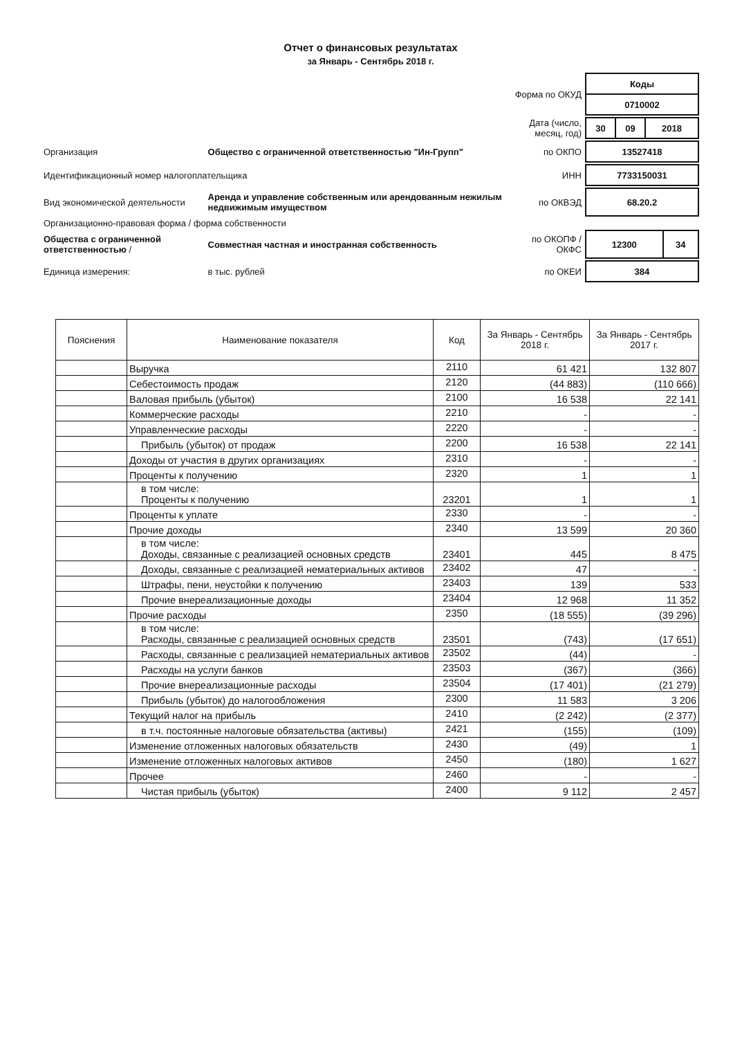Отчет о финансовых результатах
за Январь - Сентябрь 2018 г.
| | | | Форма по ОКУД | / Коды / / 0710002 / |
| | | | Дата (число, месяц, год) | / 30 / 09 / 2018 / |
| Организация | Общество с ограниченной ответственностью "Ин-Групп" | | по ОКПО | / 13527418 / |
| Идентификационный номер налогоплательщика | | | ИНН | / 7733150031 / |
| Вид экономической деятельности | Аренда и управление собственным или арендованным нежилым недвижимым имуществом | | по ОКВЭД | / 68.20.2 / |
| Организационно-правовая форма / форма собственности | | | | |
| Общества с ограниченной ответственностью / | | Совместная частная и иностранная собственность | по ОКОПФ / ОКФС | / 12300 / 34 / |
| Единица измерения: | в тыс. рублей | | по ОКЕИ | / 384 / |
| Пояснения | Наименование показателя | Код | За Январь - Сентябрь 2018 г. | За Январь - Сентябрь 2017 г. |
| --- | --- | --- | --- | --- |
| | Выручка | 2110 | 61 421 | 132 807 |
| | Себестоимость продаж | 2120 | (44 883) | (110 666) |
| | Валовая прибыль (убыток) | 2100 | 16 538 | 22 141 |
| | Коммерческие расходы | 2210 | - | - |
| | Управленческие расходы | 2220 | - | - |
| | Прибыль (убыток) от продаж | 2200 | 16 538 | 22 141 |
| | Доходы от участия в других организациях | 2310 | - | - |
| | Проценты к получению | 2320 | 1 | 1 |
| | в том числе: Проценты к получению | 23201 | 1 | 1 |
| | Проценты к уплате | 2330 | - | - |
| | Прочие доходы | 2340 | 13 599 | 20 360 |
| | в том числе: Доходы, связанные с реализацией основных средств | 23401 | 445 | 8 475 |
| | Доходы, связанные с реализацией нематериальных активов | 23402 | 47 | - |
| | Штрафы, пени, неустойки к получению | 23403 | 139 | 533 |
| | Прочие внереализационные доходы | 23404 | 12 968 | 11 352 |
| | Прочие расходы | 2350 | (18 555) | (39 296) |
| | в том числе: Расходы, связанные с реализацией основных средств | 23501 | (743) | (17 651) |
| | Расходы, связанные с реализацией нематериальных активов | 23502 | (44) | - |
| | Расходы на услуги банков | 23503 | (367) | (366) |
| | Прочие внереализационные расходы | 23504 | (17 401) | (21 279) |
| | Прибыль (убыток) до налогообложения | 2300 | 11 583 | 3 206 |
| | Текущий налог на прибыль | 2410 | (2 242) | (2 377) |
| | в т.ч. постоянные налоговые обязательства (активы) | 2421 | (155) | (109) |
| | Изменение отложенных налоговых обязательств | 2430 | (49) | 1 |
| | Изменение отложенных налоговых активов | 2450 | (180) | 1 627 |
| | Прочее | 2460 | - | - |
| | Чистая прибыль (убыток) | 2400 | 9 112 | 2 457 |